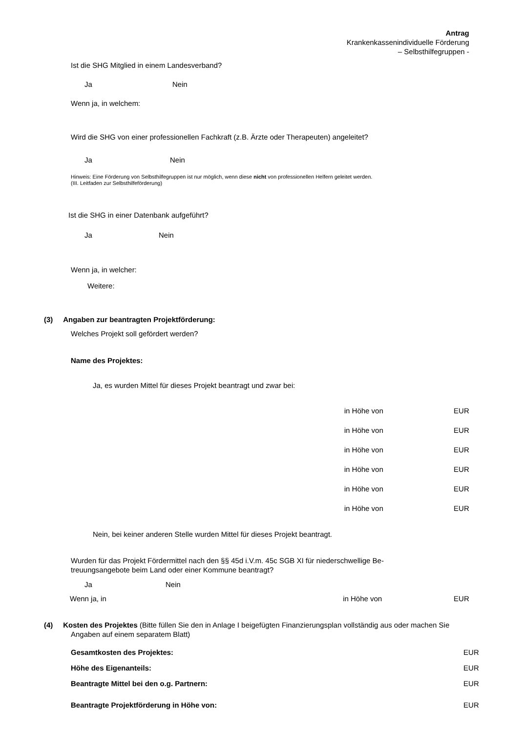Antrag
Krankenkassenindividuelle Förderung
– Selbsthilfegruppen -
Ist die SHG Mitglied in einem Landesverband?
Ja Nein
Wenn ja, in welchem:
Wird die SHG von einer professionellen Fachkraft (z.B. Ärzte oder Therapeuten) angeleitet?
Ja Nein
Hinweis: Eine Förderung von Selbsthilfegruppen ist nur möglich, wenn diese nicht von professionellen Helfern geleitet werden.
(III. Leitfaden zur Selbsthilfeförderung)
Ist die SHG in einer Datenbank aufgeführt?
Ja Nein
Wenn ja, in welcher:
Weitere:
(3) Angaben zur beantragten Projektförderung:
Welches Projekt soll gefördert werden?
Name des Projektes:
Ja, es wurden Mittel für dieses Projekt beantragt und zwar bei:
in Höhe von EUR
in Höhe von EUR
in Höhe von EUR
in Höhe von EUR
in Höhe von EUR
in Höhe von EUR
Nein, bei keiner anderen Stelle wurden Mittel für dieses Projekt beantragt.
Wurden für das Projekt Fördermittel nach den §§ 45d i.V.m. 45c SGB XI für niederschwellige Be-
treuungsangebote beim Land oder einer Kommune beantragt?
Ja Nein
Wenn ja, in in Höhe von EUR
(4) Kosten des Projektes (Bitte füllen Sie den in Anlage I beigefügten Finanzierungsplan vollständig aus oder machen Sie Angaben auf einem separatem Blatt)
Gesamtkosten des Projektes: EUR
Höhe des Eigenanteils: EUR
Beantragte Mittel bei den o.g. Partnern: EUR
Beantragte Projektförderung in Höhe von: EUR